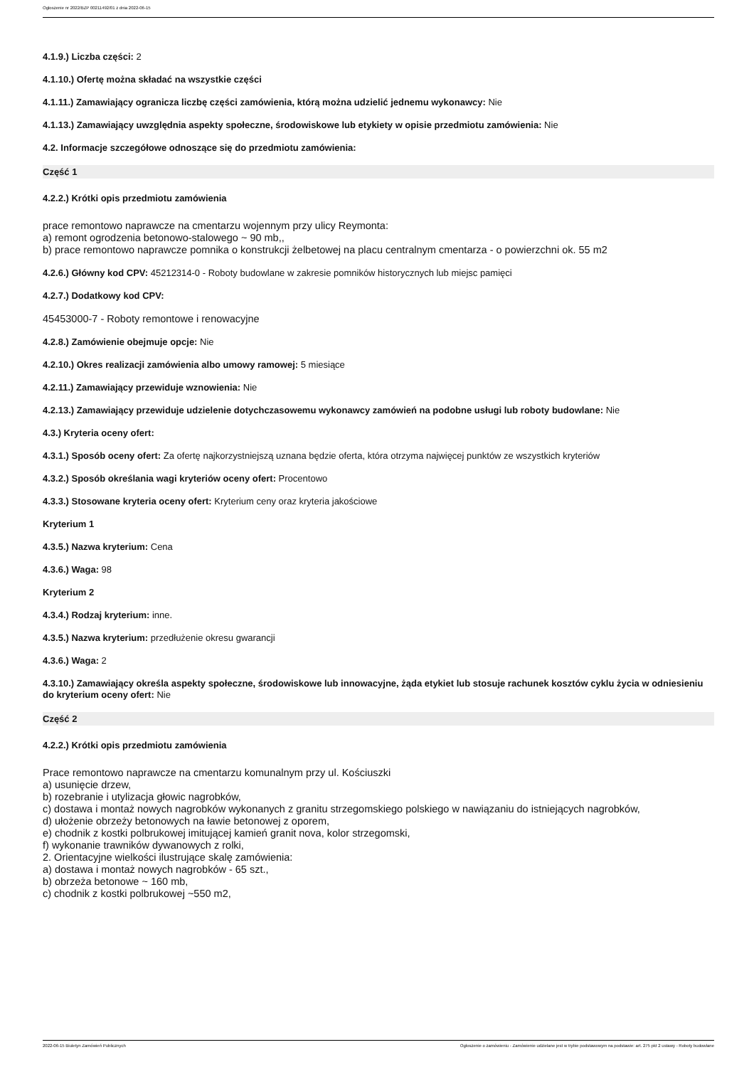Ogłoszenie nr 2022/BZP 00211492/01 z dnia 2022-06-15
4.1.9.) Liczba części: 2
4.1.10.) Ofertę można składać na wszystkie części
4.1.11.) Zamawiający ogranicza liczbę części zamówienia, którą można udzielić jednemu wykonawcy: Nie
4.1.13.) Zamawiający uwzględnia aspekty społeczne, środowiskowe lub etykiety w opisie przedmiotu zamówienia: Nie
4.2. Informacje szczegółowe odnoszące się do przedmiotu zamówienia:
Część 1
4.2.2.) Krótki opis przedmiotu zamówienia
prace remontowo naprawcze na cmentarzu wojennym przy ulicy Reymonta:
a) remont ogrodzenia betonowo-stalowego ~ 90 mb,,
b) prace remontowo naprawcze pomnika o konstrukcji żelbetowej na placu centralnym cmentarza - o powierzchni ok. 55 m2
4.2.6.) Główny kod CPV: 45212314-0 - Roboty budowlane w zakresie pomników historycznych lub miejsc pamięci
4.2.7.) Dodatkowy kod CPV:
45453000-7 - Roboty remontowe i renowacyjne
4.2.8.) Zamówienie obejmuje opcje: Nie
4.2.10.) Okres realizacji zamówienia albo umowy ramowej: 5 miesiące
4.2.11.) Zamawiający przewiduje wznowienia: Nie
4.2.13.) Zamawiający przewiduje udzielenie dotychczasowemu wykonawcy zamówień na podobne usługi lub roboty budowlane: Nie
4.3.) Kryteria oceny ofert:
4.3.1.) Sposób oceny ofert: Za ofertę najkorzystniejszą uznana będzie oferta, która otrzyma najwięcej punktów ze wszystkich kryteriów
4.3.2.) Sposób określania wagi kryteriów oceny ofert: Procentowo
4.3.3.) Stosowane kryteria oceny ofert: Kryterium ceny oraz kryteria jakościowe
Kryterium 1
4.3.5.) Nazwa kryterium: Cena
4.3.6.) Waga: 98
Kryterium 2
4.3.4.) Rodzaj kryterium: inne.
4.3.5.) Nazwa kryterium: przedłużenie okresu gwarancji
4.3.6.) Waga: 2
4.3.10.) Zamawiający określa aspekty społeczne, środowiskowe lub innowacyjne, żąda etykiet lub stosuje rachunek kosztów cyklu życia w odniesieniu do kryterium oceny ofert: Nie
Część 2
4.2.2.) Krótki opis przedmiotu zamówienia
Prace remontowo naprawcze na cmentarzu komunalnym przy ul. Kościuszki
a) usunięcie drzew,
b) rozebranie i utylizacja głowic nagrobków,
c) dostawa i montaż nowych nagrobków wykonanych z granitu strzegomskiego polskiego w nawiązaniu do istniejących nagrobków,
d) ułożenie obrzeży betonowych na ławie betonowej z oporem,
e) chodnik z kostki polbrukowej imitującej kamień granit nova, kolor strzegomski,
f) wykonanie trawników dywanowych z rolki,
2. Orientacyjne wielkości ilustrujące skalę zamówienia:
a) dostawa i montaż nowych nagrobków - 65 szt.,
b) obrzeża betonowe ~ 160 mb,
c) chodnik z kostki polbrukowej ~550 m2,
2022-06-15 Biuletyn Zamówień Publicznych Ogłoszenie o zamówieniu - Zamówienie udzielane jest w trybie podstawowym na podstawie: art. 275 pkt 2 ustawy - Roboty budowlane